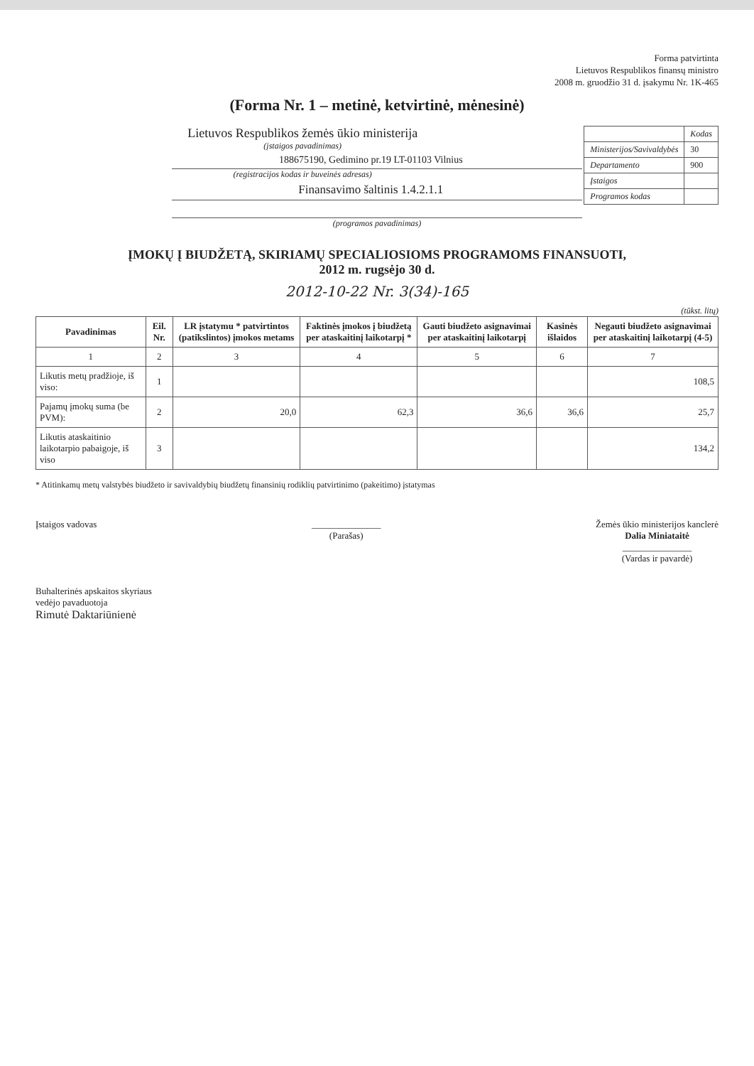Forma patvirtinta
Lietuvos Respublikos finansų ministro
2008 m. gruodžio 31 d. įsakymu Nr. 1K-465
(Forma Nr. 1 – metinė, ketvirtinė, mėnesinė)
| | Kodas |
| Ministerijos/Savivaldybės | 30 |
| Departamento | 900 |
| Įstaigos | |
| Programos kodas | |
Lietuvos Respublikos žemės ūkio ministerija
(įstaigos pavadinimas)
188675190, Gedimino pr.19 LT-01103 Vilnius
(registracijos kodas ir buveinės adresas)
Finansavimo šaltinis 1.4.2.1.1
(programos pavadinimas)
ĮMOKŲ Į BIUDŽETĄ, SKIRIAMŲ SPECIALIOSIOMS PROGRAMOMS FINANSUOTI,
2012 m. rugsėjo 30 d.
2012-10-22 Nr. 3(34)-165
(tūkst. litų)
| Pavadinimas | Eil. Nr. | LR įstatymu * patvirtintos (patikslintos) įmokos metams | Faktinės įmokos į biudžetą per ataskaitinį laikotarpį * | Gauti biudžeto asignavimai per ataskaitinį laikotarpį | Kasinės išlaidos | Negauti biudžeto asignavimai per ataskaitinį laikotarpį (4-5) |
| --- | --- | --- | --- | --- | --- | --- |
| 1 | 2 | 3 | 4 | 5 | 6 | 7 |
| Likutis metų pradžioje, iš viso: | 1 | | | | | 108,5 |
| Pajamų įmokų suma (be PVM): | 2 | 20,0 | 62,3 | 36,6 | 36,6 | 25,7 |
| Likutis ataskaitinio laikotarpio pabaigoje, iš viso | 3 | | | | | 134,2 |
* Atitinkamų metų valstybės biudžeto ir savivaldybių biudžetų finansinių rodiklių patvirtinimo (pakeitimo) įstatymas
Įstaigos vadovas _______________
(Parašas)
Žemės ūkio ministerijos kanclerė
Dalia Miniataitė
_______________
(Vardas ir pavardė)
Buhalterinės apskaitos skyriaus
vedėjo pavaduotoja
Rimutė Daktariūnienė